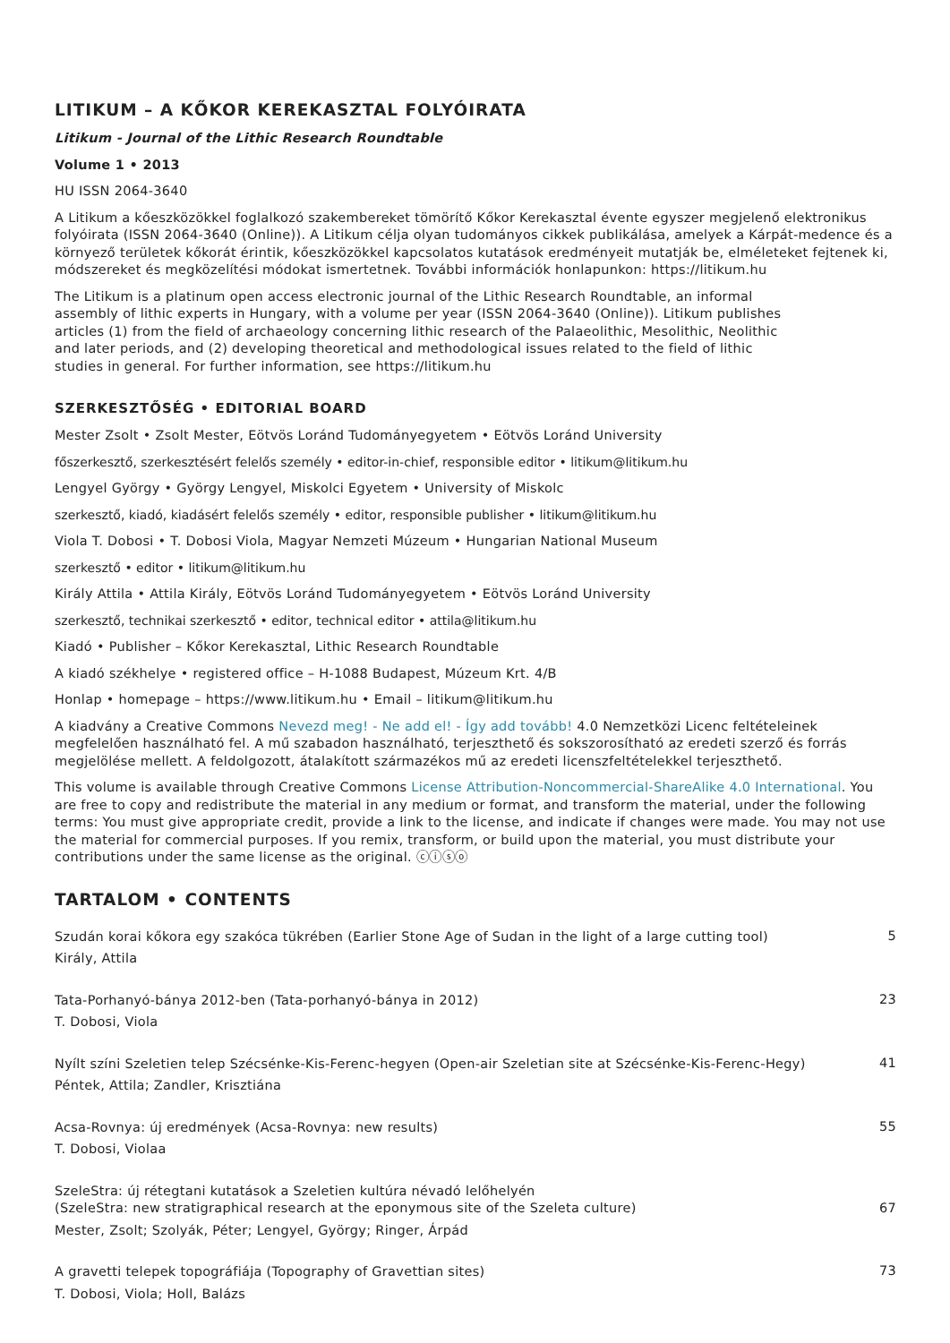LITIKUM – A KŐKOR KEREKASZTAL FOLYÓIRATA
Litikum - Journal of the Lithic Research Roundtable
Volume 1 • 2013
HU ISSN 2064-3640
A Litikum a kőeszközökkel foglalkozó szakembereket tömörítő Kőkor Kerekasztal évente egyszer megjelenő elektronikus folyóirata (ISSN 2064-3640 (Online)). A Litikum célja olyan tudományos cikkek publikálása, amelyek a Kárpát-medence és a környező területek kőkorát érintik, kőeszközökkel kapcsolatos kutatások eredményeit mutatják be, elméleteket fejtenek ki, módszereket és megközelítési módokat ismertetnek. További információk honlapunkon: https://litikum.hu
The Litikum is a platinum open access electronic journal of the Lithic Research Roundtable, an informal assembly of lithic experts in Hungary, with a volume per year (ISSN 2064-3640 (Online)). Litikum publishes articles (1) from the field of archaeology concerning lithic research of the Palaeolithic, Mesolithic, Neolithic and later periods, and (2) developing theoretical and methodological issues related to the field of lithic studies in general. For further information, see https://litikum.hu
SZERKESZTŐSÉG • EDITORIAL BOARD
Mester Zsolt • Zsolt Mester, Eötvös Loránd Tudományegyetem • Eötvös Loránd University
főszerkesztő, szerkesztésért felelős személy • editor-in-chief, responsible editor • litikum@litikum.hu
Lengyel György • György Lengyel, Miskolci Egyetem • University of Miskolc
szerkesztő, kiadó, kiadásért felelős személy • editor, responsible publisher • litikum@litikum.hu
Viola T. Dobosi • T. Dobosi Viola, Magyar Nemzeti Múzeum • Hungarian National Museum
szerkesztő • editor • litikum@litikum.hu
Király Attila • Attila Király, Eötvös Loránd Tudományegyetem • Eötvös Loránd University
szerkesztő, technikai szerkesztő • editor, technical editor • attila@litikum.hu
Kiadó • Publisher – Kőkor Kerekasztal, Lithic Research Roundtable
A kiadó székhelye • registered office – H-1088 Budapest, Múzeum Krt. 4/B
Honlap • homepage – https://www.litikum.hu • Email – litikum@litikum.hu
A kiadvány a Creative Commons Nevezd meg! - Ne add el! - Így add tovább! 4.0 Nemzetközi Licenc feltételeinek megfelelően használható fel. A mű szabadon használható, terjeszthető és sokszorosítható az eredeti szerző és forrás megjelölése mellett. A feldolgozott, átalakított származékos mű az eredeti licenszfeltételekkel terjeszthető.
This volume is available through Creative Commons License Attribution-Noncommercial-ShareAlike 4.0 International. You are free to copy and redistribute the material in any medium or format, and transform the material, under the following terms: You must give appropriate credit, provide a link to the license, and indicate if changes were made. You may not use the material for commercial purposes. If you remix, transform, or build upon the material, you must distribute your contributions under the same license as the original. ⓒⓘⓢⓞ
TARTALOM • CONTENTS
Szudán korai kőkora egy szakóca tükrében (Earlier Stone Age of Sudan in the light of a large cutting tool)
Király, Attila
5
Tata-Porhanyó-bánya 2012-ben (Tata-porhanyó-bánya in 2012)
T. Dobosi, Viola
23
Nyílt színi Szeletien telep Szécsénke-Kis-Ferenc-hegyen (Open-air Szeletian site at Szécsénke-Kis-Ferenc-Hegy)
Péntek, Attila; Zandler, Krisztiána
41
Acsa-Rovnya: új eredmények (Acsa-Rovnya: new results)
T. Dobosi, Violaa
55
SzeleStra: új rétegtani kutatások a Szeletien kultúra névadó lelőhelyén
(SzeleStra: new stratigraphical research at the eponymous site of the Szeleta culture)
Mester, Zsolt; Szolyák, Péter; Lengyel, György; Ringer, Árpád
67
A gravetti telepek topográfiája (Topography of Gravettian sites)
T. Dobosi, Viola; Holl, Balázs
73